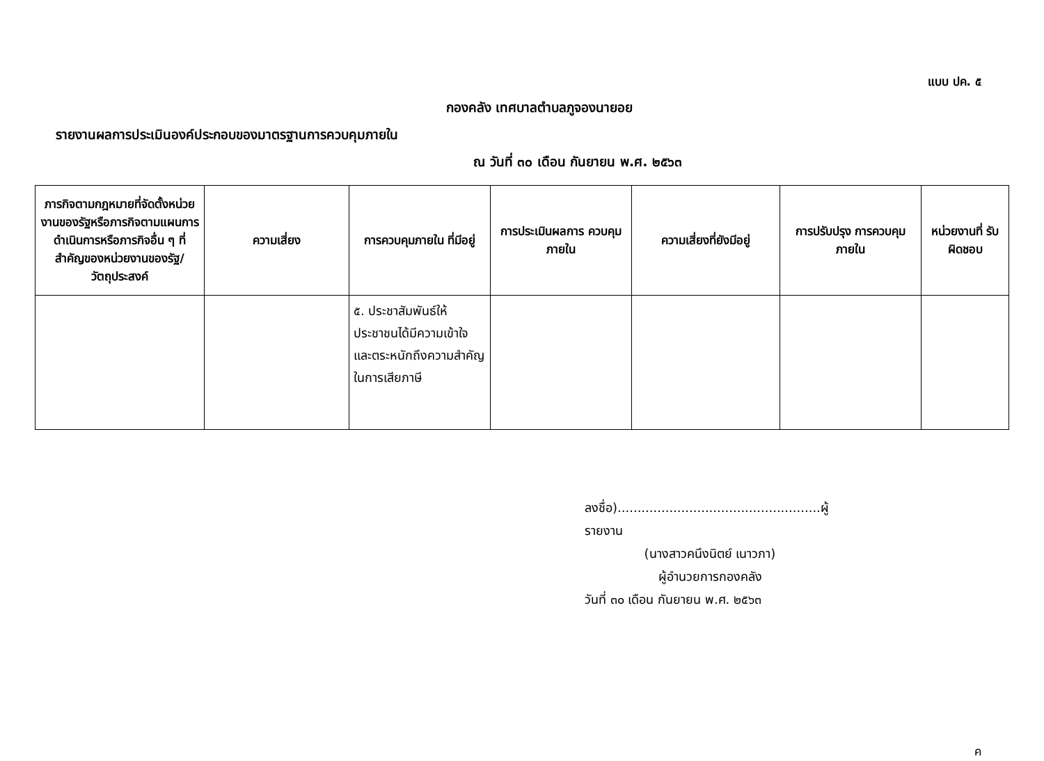แบบ ปค. ๕
กองคลัง เทศบาลตำบลภูจองนายอย
รายงานผลการประเมินองค์ประกอบของมาตรฐานการควบคุมภายใน
ณ วันที่ ๓๐ เดือน กันยายน พ.ศ. ๒๕๖๓
| ภารกิจตามกฎหมายที่จัดตั้งหน่วยงานของรัฐหรือภารกิจตามแผนการดำเนินการหรือภารกิจอื่น ๆ ที่สำคัญของหน่วยงานของรัฐ/วัตถุประสงค์ | ความเสี่ยง | การควบคุมภายใน ที่มีอยู่ | การประเมินผลการ ควบคุมภายใน | ความเสี่ยงที่ยังมีอยู่ | การปรับปรุง การควบคุมภายใน | หน่วยงานที่ รับผิดชอบ |
| --- | --- | --- | --- | --- | --- | --- |
| | | ๕. ประชาสัมพันธ์ให้ประชาชนได้มีความเข้าใจและตระหนักถึงความสำคัญในการเสียภาษี | | | | |
ลงชื่อ)...................................................ผู้รายงาน
(นางสาวคนึงนิตย์ เนาวภา)
ผู้อำนวยการกองคลัง
วันที่ ๓๐ เดือน กันยายน พ.ศ. ๒๕๖๓
ค